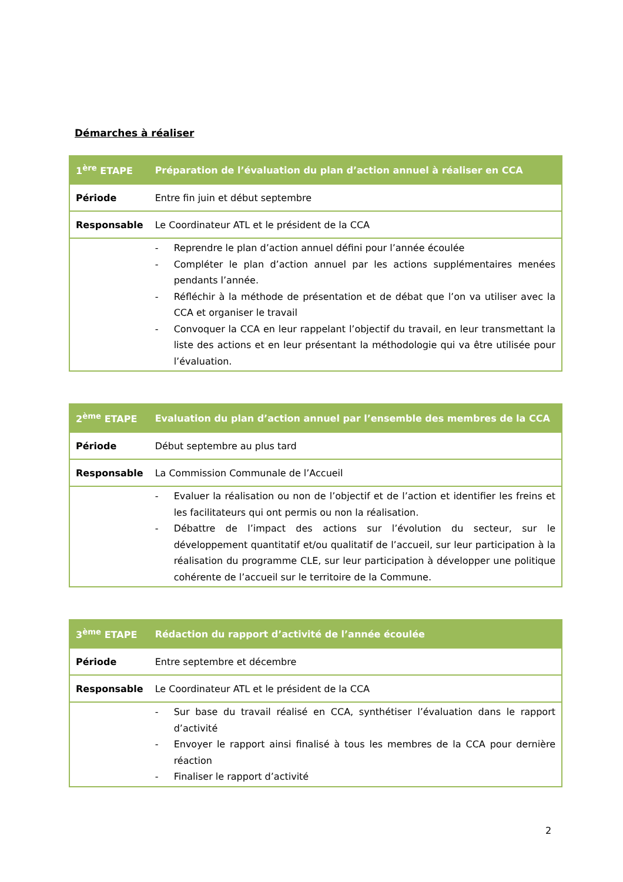Démarches à réaliser
| 1<sup>ère</sup> ETAPE | Préparation de l’évaluation du plan d’action annuel à réaliser en CCA |
| Période | Entre fin juin et début septembre |
| Responsable | Le Coordinateur ATL et le président de la CCA |
| | - Reprendre le plan d’action annuel défini pour l’année écoulée - Compléter le plan d’action annuel par les actions supplémentaires menées pendants l’année. - Réfléchir à la méthode de présentation et de débat que l’on va utiliser avec la CCA et organiser le travail - Convoquer la CCA en leur rappelant l’objectif du travail, en leur transmettant la liste des actions et en leur présentant la méthodologie qui va être utilisée pour l’évaluation. |
| 2<sup>ème</sup> ETAPE | Evaluation du plan d’action annuel par l’ensemble des membres de la CCA |
| Période | Début septembre au plus tard |
| Responsable | La Commission Communale de l’Accueil |
| | - Evaluer la réalisation ou non de l’objectif et de l’action et identifier les freins et les facilitateurs qui ont permis ou non la réalisation. - Débattre de l’impact des actions sur l’évolution du secteur, sur le développement quantitatif et/ou qualitatif de l’accueil, sur leur participation à la réalisation du programme CLE, sur leur participation à développer une politique cohérente de l’accueil sur le territoire de la Commune. |
| 3<sup>ème</sup> ETAPE | Rédaction du rapport d’activité de l’année écoulée |
| Période | Entre septembre et décembre |
| Responsable | Le Coordinateur ATL et le président de la CCA |
| | - Sur base du travail réalisé en CCA, synthétiser l’évaluation dans le rapport d’activité - Envoyer le rapport ainsi finalisé à tous les membres de la CCA pour dernière réaction - Finaliser le rapport d’activité |
2